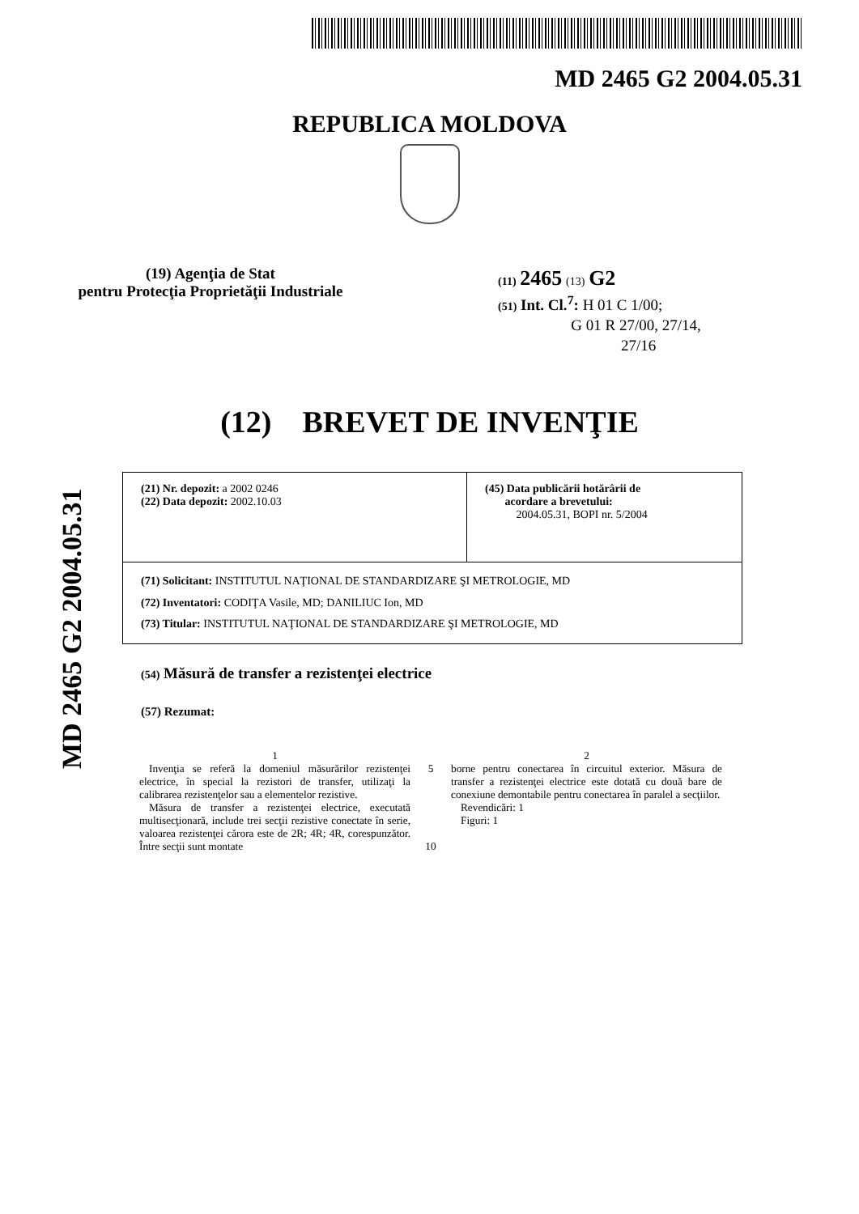MD 2465 G2 2004.05.31
REPUBLICA MOLDOVA
(19) Agenţia de Stat
pentru Protecţia Proprietăţii Industriale
(11) 2465 (13) G2
(51) Int. Cl.<sup>7</sup>: H 01 C 1/00;
G 01 R 27/00, 27/14,
27/16
(12) BREVET DE INVENŢIE
(21) Nr. depozit: a 2002 0246
(22) Data depozit: 2002.10.03
(45) Data publicării hotărârii de
acordare a brevetului:
2004.05.31, BOPI nr. 5/2004
(71) Solicitant: INSTITUTUL NAŢIONAL DE STANDARDIZARE ŞI METROLOGIE, MD
(72) Inventatori: CODIŢA Vasile, MD; DANILIUC Ion, MD
(73) Titular: INSTITUTUL NAŢIONAL DE STANDARDIZARE ŞI METROLOGIE, MD
(54) Măsură de transfer a rezistenţei electrice
(57) Rezumat:
1
Invenţia se referă la domeniul măsurărilor rezistenţei electrice, în special la rezistori de transfer, utilizaţi la calibrarea rezistenţelor sau a elementelor rezistive.
Măsura de transfer a rezistenţei electrice, executată multisecţionară, include trei secţii rezistive conectate în serie, valoarea rezistenţei cărora este de 2R; 4R; 4R, corespunzător. Între secţii sunt montate
5
10
2
borne pentru conectarea în circuitul exterior. Măsura de transfer a rezistenţei electrice este dotată cu două bare de conexiune demontabile pentru conectarea în paralel a secţiilor.
Revendicări: 1
Figuri: 1
MD 2465 G2 2004.05.31